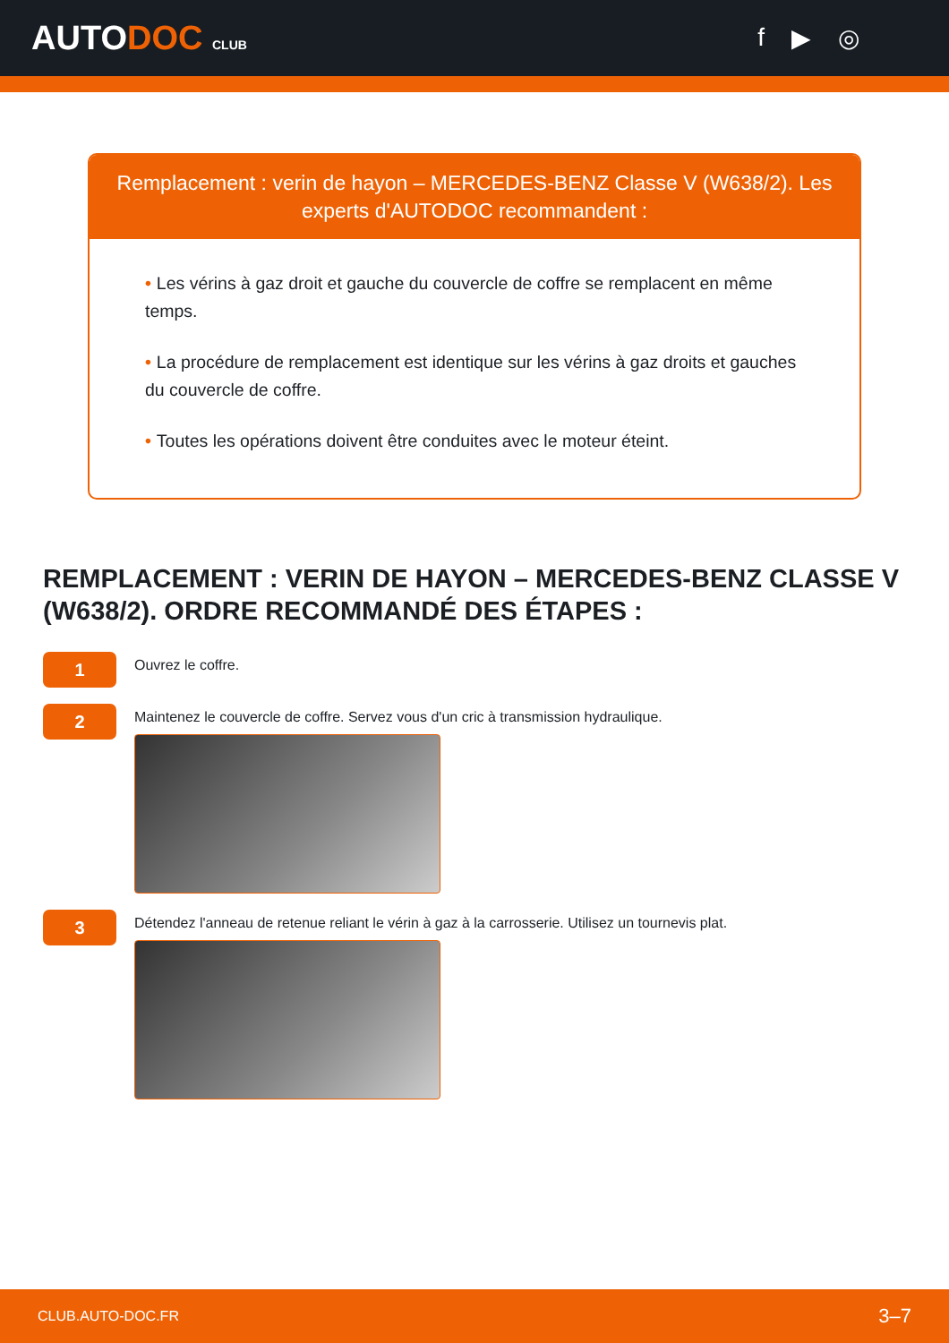AUTODOC CLUB
f ▶ ◎
Remplacement : verin de hayon – MERCEDES-BENZ Classe V (W638/2). Les experts d'AUTODOC recommandent :
• Les vérins à gaz droit et gauche du couvercle de coffre se remplacent en même temps.
• La procédure de remplacement est identique sur les vérins à gaz droits et gauches du couvercle de coffre.
• Toutes les opérations doivent être conduites avec le moteur éteint.
REMPLACEMENT : VERIN DE HAYON – MERCEDES-BENZ CLASSE V (W638/2). ORDRE RECOMMANDÉ DES ÉTAPES :
1
Ouvrez le coffre.
2
Maintenez le couvercle de coffre. Servez vous d'un cric à transmission hydraulique.
3
Détendez l'anneau de retenue reliant le vérin à gaz à la carrosserie. Utilisez un tournevis plat.
CLUB.AUTO-DOC.FR 3–7